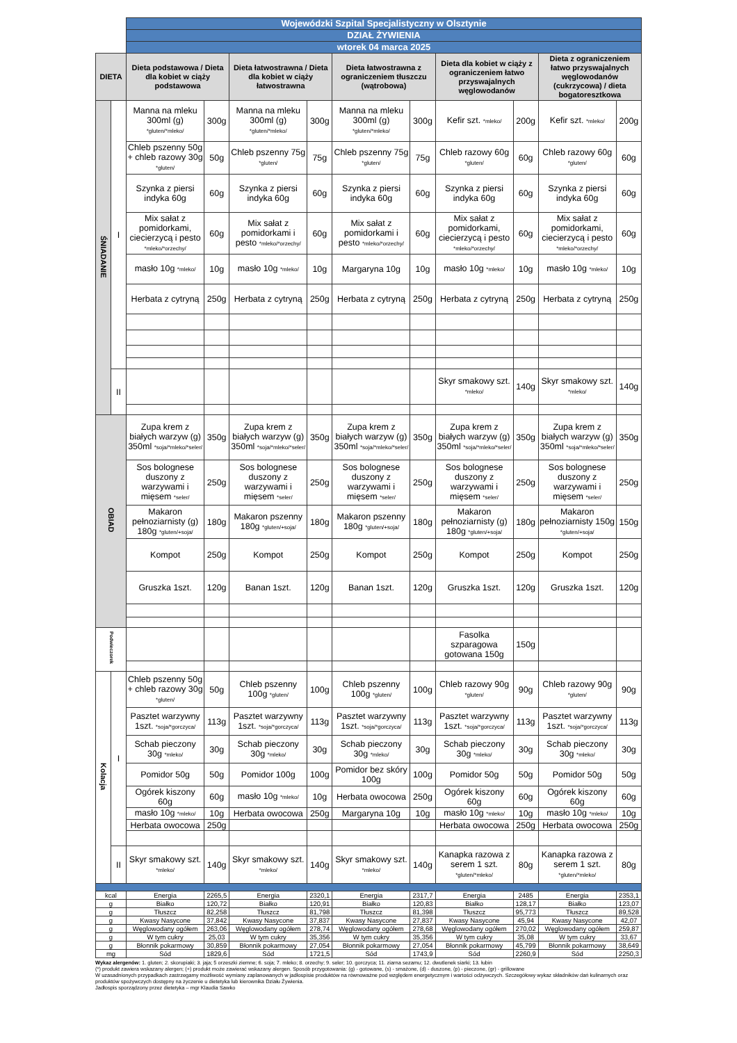| | | Wojewódzki Szpital Specjalistyczny w Olsztynie | | | | | | | | | |
| | | DZIAŁ ŻYWIENIA | | | | | | | | | |
| | | wtorek 04 marca 2025 | | | | | | | | | |
| DIETA | | Dieta podstawowa / Dieta dla kobiet w ciąży podstawowa | | Dieta łatwostrawna / Dieta dla kobiet w ciąży łatwostrawna | | Dieta łatwostrawna z ograniczeniem tłuszczu (wątrobowa) | | Dieta dla kobiet w ciąży z ograniczeniem łatwo przyswajalnych węglowodanów | | Dieta z ograniczeniem łatwo przyswajalnych węglowodanów (cukrzycowa) / dieta bogatoresztkowa | |
| ŚNIADANIE | I | Manna na mleku 300ml (g) *gluten/*mleko/ | 300g | Manna na mleku 300ml (g) *gluten/*mleko/ | 300g | Manna na mleku 300ml (g) *gluten/*mleko/ | 300g | Kefir szt. *mleko/ | 200g | Kefir szt. *mleko/ | 200g |
| | | Chleb pszenny 50g + chleb razowy 30g *gluten/ | 50g | Chleb pszenny 75g *gluten/ | 75g | Chleb pszenny 75g *gluten/ | 75g | Chleb razowy 60g *gluten/ | 60g | Chleb razowy 60g *gluten/ | 60g |
| | | Szynka z piersi indyka 60g | 60g | Szynka z piersi indyka 60g | 60g | Szynka z piersi indyka 60g | 60g | Szynka z piersi indyka 60g | 60g | Szynka z piersi indyka 60g | 60g |
| | | Mix sałat z pomidorkami, ciecierzycą i pesto *mleko/*orzechy/ | 60g | Mix sałat z pomidorkami i pesto *mleko/*orzechy/ | 60g | Mix sałat z pomidorkami i pesto *mleko/*orzechy/ | 60g | Mix sałat z pomidorkami, ciecierzycą i pesto *mleko/*orzechy/ | 60g | Mix sałat z pomidorkami, ciecierzycą i pesto *mleko/*orzechy/ | 60g |
| | | masło 10g *mleko/ | 10g | masło 10g *mleko/ | 10g | Margaryna 10g | 10g | masło 10g *mleko/ | 10g | masło 10g *mleko/ | 10g |
| | | Herbata z cytryną | 250g | Herbata z cytryną | 250g | Herbata z cytryną | 250g | Herbata z cytryną | 250g | Herbata z cytryną | 250g |
| | II | | | | | | | Skyr smakowy szt. *mleko/ | 140g | Skyr smakowy szt. *mleko/ | 140g |
| OBIAD | | Zupa krem z białych warzyw (g) 350ml *soja/*mleko/*seler/ | 350g | Zupa krem z białych warzyw (g) 350ml *soja/*mleko/*seler/ | 350g | Zupa krem z białych warzyw (g) 350ml *soja/*mleko/*seler/ | 350g | Zupa krem z białych warzyw (g) 350ml *soja/*mleko/*seler/ | 350g | Zupa krem z białych warzyw (g) 350ml *soja/*mleko/*seler/ | 350g |
| | | Sos bolognese duszony z warzywami i mięsem *seler/ | 250g | Sos bolognese duszony z warzywami i mięsem *seler/ | 250g | Sos bolognese duszony z warzywami i mięsem *seler/ | 250g | Sos bolognese duszony z warzywami i mięsem *seler/ | 250g | Sos bolognese duszony z warzywami i mięsem *seler/ | 250g |
| | | Makaron pełnoziarnisty (g) 180g *gluten/+soja/ | 180g | Makaron pszenny 180g *gluten/+soja/ | 180g | Makaron pszenny 180g *gluten/+soja/ | 180g | Makaron pełnoziarnisty (g) 180g *gluten/+soja/ | 180g | Makaron pełnoziarnisty 150g *gluten/+soja/ | 150g |
| | | Kompot | 250g | Kompot | 250g | Kompot | 250g | Kompot | 250g | Kompot | 250g |
| | | Gruszka 1szt. | 120g | Banan 1szt. | 120g | Banan 1szt. | 120g | Gruszka 1szt. | 120g | Gruszka 1szt. | 120g |
| Podwieczorek | | | | | | | | Fasolka szparagowa gotowana 150g | 150g | | |
| Kolacja | I | Chleb pszenny 50g + chleb razowy 30g *gluten/ | 50g | Chleb pszenny 100g *gluten/ | 100g | Chleb pszenny 100g *gluten/ | 100g | Chleb razowy 90g *gluten/ | 90g | Chleb razowy 90g *gluten/ | 90g |
| | | Pasztet warzywny 1szt. *soja/*gorczyca/ | 113g | Pasztet warzywny 1szt. *soja/*gorczyca/ | 113g | Pasztet warzywny 1szt. *soja/*gorczyca/ | 113g | Pasztet warzywny 1szt. *soja/*gorczyca/ | 113g | Pasztet warzywny 1szt. *soja/*gorczyca/ | 113g |
| | | Schab pieczony 30g *mleko/ | 30g | Schab pieczony 30g *mleko/ | 30g | Schab pieczony 30g *mleko/ | 30g | Schab pieczony 30g *mleko/ | 30g | Schab pieczony 30g *mleko/ | 30g |
| | | Pomidor 50g | 50g | Pomidor 100g | 100g | Pomidor bez skóry 100g | 100g | Pomidor 50g | 50g | Pomidor 50g | 50g |
| | | Ogórek kiszony 60g | 60g | masło 10g *mleko/ | 10g | Herbata owocowa | 250g | Ogórek kiszony 60g | 60g | Ogórek kiszony 60g | 60g |
| | | masło 10g *mleko/ | 10g | Herbata owocowa | 250g | Margaryna 10g | 10g | masło 10g *mleko/ | 10g | masło 10g *mleko/ | 10g |
| | | Herbata owocowa | 250g | | | | | Herbata owocowa | 250g | Herbata owocowa | 250g |
| | II | Skyr smakowy szt. *mleko/ | 140g | Skyr smakowy szt. *mleko/ | 140g | Skyr smakowy szt. *mleko/ | 140g | Kanapka razowa z serem 1 szt. *gluten/*mleko/ | 80g | Kanapka razowa z serem 1 szt. *gluten/*mleko/ | 80g |
| kcal | | Energia | 2265,5 | Energia | 2320,1 | Energia | 2317,7 | Energia | 2485 | Energia | 2353,1 |
| g | | Białko | 120,72 | Białko | 120,91 | Białko | 120,83 | Białko | 128,17 | Białko | 123,07 |
| g | | Tłuszcz | 82,258 | Tłuszcz | 81,798 | Tłuszcz | 81,398 | Tłuszcz | 95,773 | Tłuszcz | 89,528 |
| g | | Kwasy Nasycone | 37,842 | Kwasy Nasycone | 37,837 | Kwasy Nasycone | 27,837 | Kwasy Nasycone | 45,94 | Kwasy Nasycone | 42,07 |
| g | | Węglowodany ogółem | 263,06 | Węglowodany ogółem | 278,74 | Węglowodany ogółem | 278,68 | Węglowodany ogółem | 270,02 | Węglowodany ogółem | 259,87 |
| g | | W tym cukry | 25,03 | W tym cukry | 35,356 | W tym cukry | 35,356 | W tym cukry | 35,08 | W tym cukry | 33,67 |
| g | | Błonnik pokarmowy | 30,859 | Błonnik pokarmowy | 27,054 | Błonnik pokarmowy | 27,054 | Błonnik pokarmowy | 45,799 | Błonnik pokarmowy | 38,649 |
| mg | | Sód | 1829,6 | Sód | 1721,5 | Sód | 1743,9 | Sód | 2260,9 | Sód | 2250,3 |
Wykaz alergenów: 1. gluten; 2. skorupiaki; 3. jaja; 5 orzeszki ziemne; 6. soja; 7. mleko; 8. orzechy; 9. seler; 10. gorczyca; 11. ziarna sezamu; 12. dwutlenek siarki; 13. łubin
(*) produkt zawiera wskazany alergen; (+) produkt może zawierać wskazany alergen. Sposób przygotowania: (g) - gotowane, (s) - smażone, (d) - duszone, (p) - pieczone, (gr) - grillowane
W uzasadnionych przypadkach zastrzegamy możliwość wymiany zaplanowanych w jadłospisie produktów na równoważne pod względem energetycznym i wartości odżywczych. Szczegółowy wykaz składników dań kulinarnych oraz produktów spożywczych dostępny na życzenie u dietetyka lub kierownika Działu Żywienia.
Jadłospis sporządzony przez dietetyka – mgr Klaudia Sawko